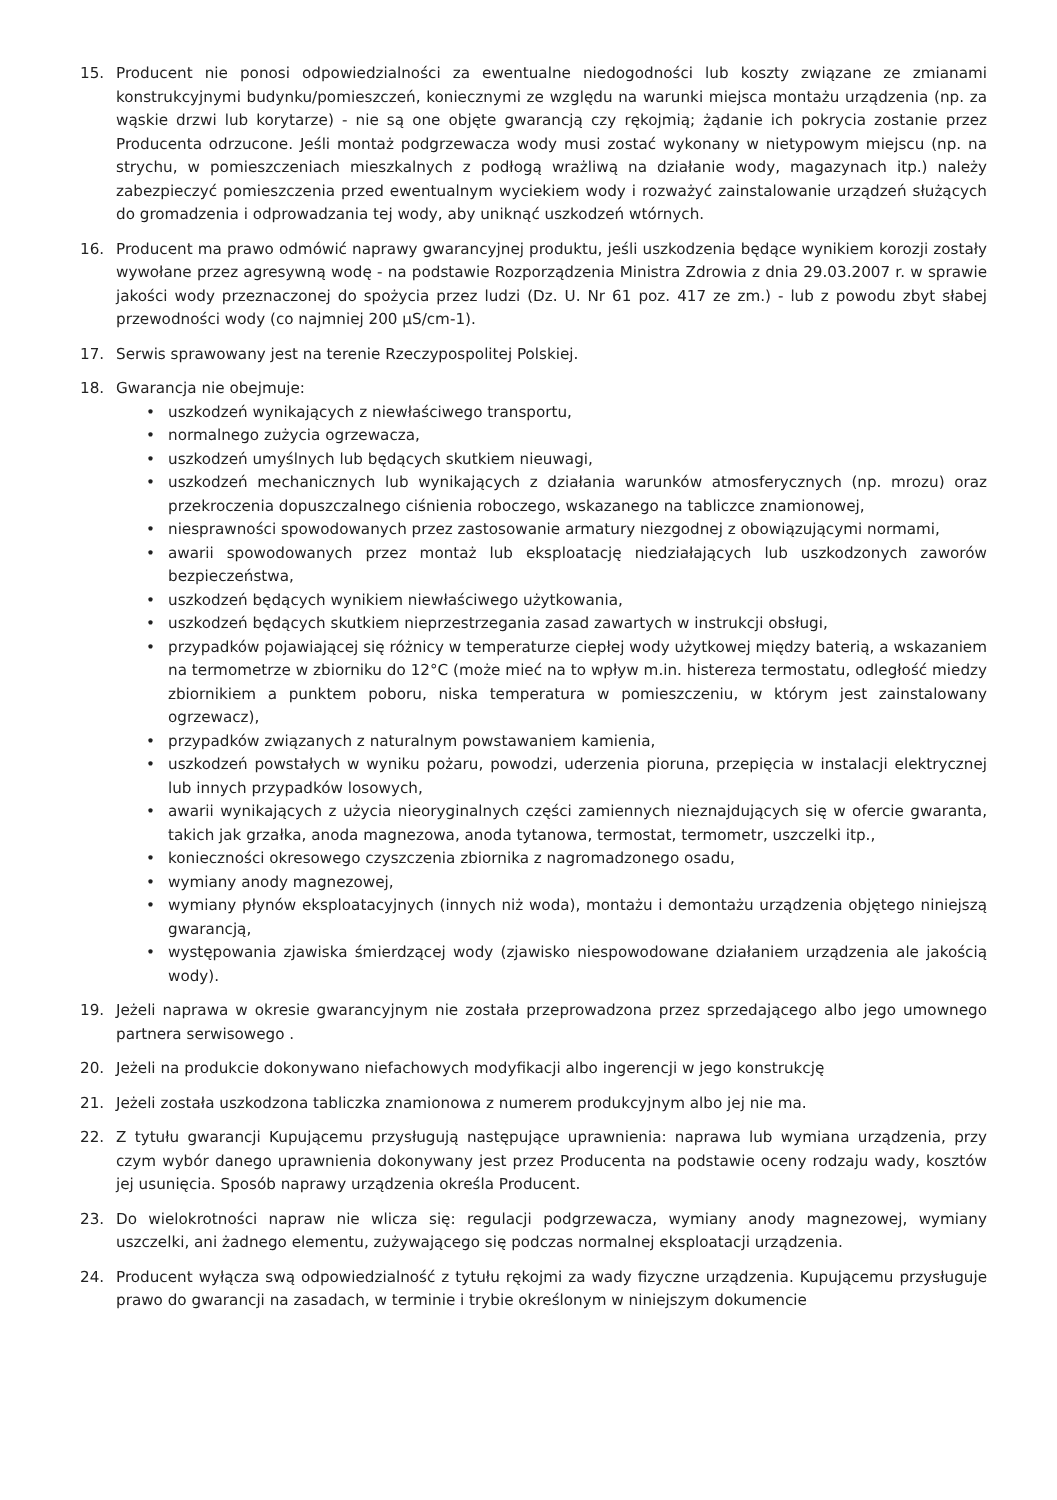15. Producent nie ponosi odpowiedzialności za ewentualne niedogodności lub koszty związane ze zmianami konstrukcyjnymi budynku/pomieszczeń, koniecznymi ze względu na warunki miejsca montażu urządzenia (np. za wąskie drzwi lub korytarze) - nie są one objęte gwarancją czy rękojmią; żądanie ich pokrycia zostanie przez Producenta odrzucone. Jeśli montaż podgrzewacza wody musi zostać wykonany w nietypowym miejscu (np. na strychu, w pomieszczeniach mieszkalnych z podłogą wrażliwą na działanie wody, magazynach itp.) należy zabezpieczyć pomieszczenia przed ewentualnym wyciekiem wody i rozważyć zainstalowanie urządzeń służących do gromadzenia i odprowadzania tej wody, aby uniknąć uszkodzeń wtórnych.
16. Producent ma prawo odmówić naprawy gwarancyjnej produktu, jeśli uszkodzenia będące wynikiem korozji zostały wywołane przez agresywną wodę - na podstawie Rozporządzenia Ministra Zdrowia z dnia 29.03.2007 r. w sprawie jakości wody przeznaczonej do spożycia przez ludzi (Dz. U. Nr 61 poz. 417 ze zm.) - lub z powodu zbyt słabej przewodności wody (co najmniej 200 µS/cm-1).
17. Serwis sprawowany jest na terenie Rzeczypospolitej Polskiej.
18. Gwarancja nie obejmuje:
• uszkodzeń wynikających z niewłaściwego transportu,
• normalnego zużycia ogrzewacza,
• uszkodzeń umyślnych lub będących skutkiem nieuwagi,
• uszkodzeń mechanicznych lub wynikających z działania warunków atmosferycznych (np. mrozu) oraz przekroczenia dopuszczalnego ciśnienia roboczego, wskazanego na tabliczce znamionowej,
• niesprawności spowodowanych przez zastosowanie armatury niezgodnej z obowiązującymi normami,
• awarii spowodowanych przez montaż lub eksploatację niedziałających lub uszkodzonych zaworów bezpieczeństwa,
• uszkodzeń będących wynikiem niewłaściwego użytkowania,
• uszkodzeń będących skutkiem nieprzestrzegania zasad zawartych w instrukcji obsługi,
• przypadków pojawiającej się różnicy w temperaturze ciepłej wody użytkowej między baterią, a wskazaniem na termometrze w zbiorniku do 12°C (może mieć na to wpływ m.in. histereza termostatu, odległość miedzy zbiornikiem a punktem poboru, niska temperatura w pomieszczeniu, w którym jest zainstalowany ogrzewacz),
• przypadków związanych z naturalnym powstawaniem kamienia,
• uszkodzeń powstałych w wyniku pożaru, powodzi, uderzenia pioruna, przepięcia w instalacji elektrycznej lub innych przypadków losowych,
• awarii wynikających z użycia nieoryginalnych części zamiennych nieznajdujących się w ofercie gwaranta, takich jak grzałka, anoda magnezowa, anoda tytanowa, termostat, termometr, uszczelki itp.,
• konieczności okresowego czyszczenia zbiornika z nagromadzonego osadu,
• wymiany anody magnezowej,
• wymiany płynów eksploatacyjnych (innych niż woda), montażu i demontażu urządzenia objętego niniejszą gwarancją,
• występowania zjawiska śmierdzącej wody (zjawisko niespowodowane działaniem urządzenia ale jakością wody).
19. Jeżeli naprawa w okresie gwarancyjnym nie została przeprowadzona przez sprzedającego albo jego umownego partnera serwisowego .
20. Jeżeli na produkcie dokonywano niefachowych modyfikacji albo ingerencji w jego konstrukcję
21. Jeżeli została uszkodzona tabliczka znamionowa z numerem produkcyjnym albo jej nie ma.
22. Z tytułu gwarancji Kupującemu przysługują następujące uprawnienia: naprawa lub wymiana urządzenia, przy czym wybór danego uprawnienia dokonywany jest przez Producenta na podstawie oceny rodzaju wady, kosztów jej usunięcia. Sposób naprawy urządzenia określa Producent.
23. Do wielokrotności napraw nie wlicza się: regulacji podgrzewacza, wymiany anody magnezowej, wymiany uszczelki, ani żadnego elementu, zużywającego się podczas normalnej eksploatacji urządzenia.
24. Producent wyłącza swą odpowiedzialność z tytułu rękojmi za wady fizyczne urządzenia. Kupującemu przysługuje prawo do gwarancji na zasadach, w terminie i trybie określonym w niniejszym dokumencie